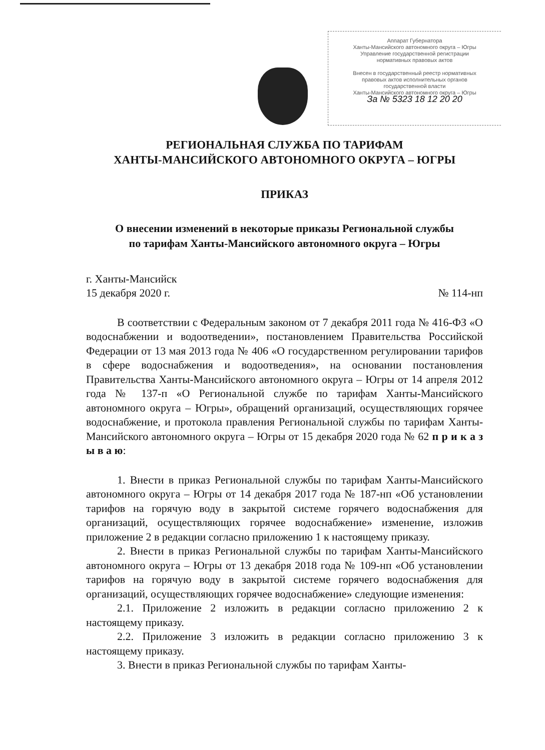Аппарат Губернатора
Ханты-Мансийского автономного округа – Югры
Управление государственной регистрации
нормативных правовых актов
Внесен в государственный реестр нормативных
правовых актов исполнительных органов
государственной власти
Ханты-Мансийского автономного округа – Югры
За № 5323 18 12 20 20
РЕГИОНАЛЬНАЯ СЛУЖБА ПО ТАРИФАМ
ХАНТЫ-МАНСИЙСКОГО АВТОНОМНОГО ОКРУГА – ЮГРЫ
ПРИКАЗ
О внесении изменений в некоторые приказы Региональной службы
по тарифам Ханты-Мансийского автономного округа – Югры
г. Ханты-Мансийск
15 декабря 2020 г. № 114-нп
В соответствии с Федеральным законом от 7 декабря 2011 года № 416-ФЗ «О водоснабжении и водоотведении», постановлением Правительства Российской Федерации от 13 мая 2013 года № 406 «О государственном регулировании тарифов в сфере водоснабжения и водоотведения», на основании постановления Правительства Ханты-Мансийского автономного округа – Югры от 14 апреля 2012 года № 137-п «О Региональной службе по тарифам Ханты-Мансийского автономного округа – Югры», обращений организаций, осуществляющих горячее водоснабжение, и протокола правления Региональной службы по тарифам Ханты-Мансийского автономного округа – Югры от 15 декабря 2020 года № 62 п р и к а з ы в а ю:
1. Внести в приказ Региональной службы по тарифам Ханты-Мансийского автономного округа – Югры от 14 декабря 2017 года № 187-нп «Об установлении тарифов на горячую воду в закрытой системе горячего водоснабжения для организаций, осуществляющих горячее водоснабжение» изменение, изложив приложение 2 в редакции согласно приложению 1 к настоящему приказу.
2. Внести в приказ Региональной службы по тарифам Ханты-Мансийского автономного округа – Югры от 13 декабря 2018 года № 109-нп «Об установлении тарифов на горячую воду в закрытой системе горячего водоснабжения для организаций, осуществляющих горячее водоснабжение» следующие изменения:
2.1. Приложение 2 изложить в редакции согласно приложению 2 к настоящему приказу.
2.2. Приложение 3 изложить в редакции согласно приложению 3 к настоящему приказу.
3. Внести в приказ Региональной службы по тарифам Ханты-